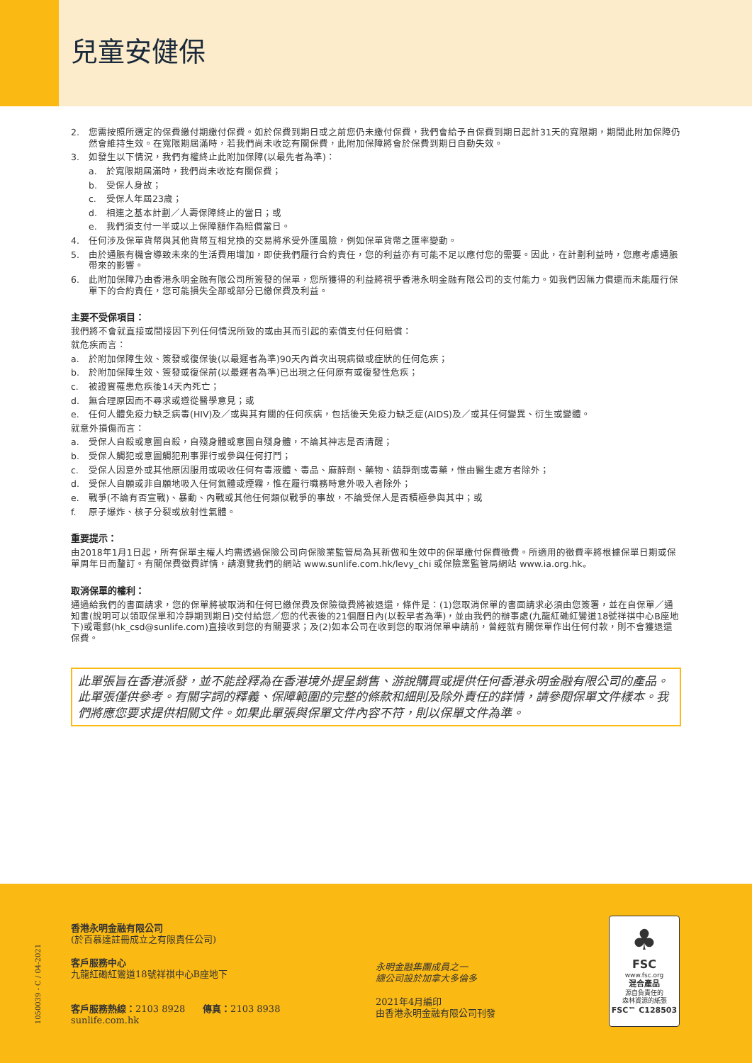兒童安健保
2. 您需按照所選定的保費繳付期繳付保費。如於保費到期日或之前您仍未繳付保費，我們會給予自保費到期日起計31天的寬限期，期間此附加保障仍然會維持生效。在寬限期屆滿時，若我們尚未收訖有關保費，此附加保障將會於保費到期日自動失效。
3. 如發生以下情況，我們有權終止此附加保障(以最先者為準)：
a. 於寬限期屆滿時，我們尚未收訖有關保費；
b. 受保人身故；
c. 受保人年屆23歲；
d. 相連之基本計劃／人壽保障終止的當日；或
e. 我們須支付一半或以上保障額作為賠償當日。
4. 任何涉及保單貨幣與其他貨幣互相兌換的交易將承受外匯風險，例如保單貨幣之匯率變動。
5. 由於通脹有機會導致未來的生活費用增加，即使我們履行合約責任，您的利益亦有可能不足以應付您的需要。因此，在計劃利益時，您應考慮通脹帶來的影響。
6. 此附加保障乃由香港永明金融有限公司所簽發的保單，您所獲得的利益將視乎香港永明金融有限公司的支付能力。如我們因無力償還而未能履行保單下的合約責任，您可能損失全部或部分已繳保費及利益。
主要不受保項目：
我們將不會就直接或間接因下列任何情況所致的或由其而引起的索償支付任何賠償：
就危疾而言：
a. 於附加保障生效、簽發或復保後(以最遲者為準)90天內首次出現病徵或症狀的任何危疾；
b. 於附加保障生效、簽發或復保前(以最遲者為準)已出現之任何原有或復發性危疾；
c. 被證實罹患危疾後14天內死亡；
d. 無合理原因而不尋求或遵從醫學意見；或
e. 任何人體免疫力缺乏病毒(HIV)及／或與其有關的任何疾病，包括後天免疫力缺乏症(AIDS)及／或其任何變異、衍生或變體。
就意外損傷而言：
a. 受保人自殺或意圖自殺，自殘身體或意圖自殘身體，不論其神志是否清醒；
b. 受保人觸犯或意圖觸犯刑事罪行或參與任何打鬥；
c. 受保人因意外或其他原因服用或吸收任何有毒液體、毒品、麻醉劑、藥物、鎮靜劑或毒藥，惟由醫生處方者除外；
d. 受保人自願或非自願地吸入任何氣體或煙霧，惟在履行職務時意外吸入者除外；
e. 戰爭(不論有否宣戰)、暴動、內戰或其他任何類似戰爭的事故，不論受保人是否積極參與其中；或
f. 原子爆炸、核子分裂或放射性氣體。
重要提示：
由2018年1月1日起，所有保單主權人均需透過保險公司向保險業監管局為其新做和生效中的保單繳付保費徵費。所適用的徵費率將根據保單日期或保單周年日而釐訂。有關保費徵費詳情，請瀏覽我們的網站 www.sunlife.com.hk/levy_chi 或保險業監管局網站 www.ia.org.hk。
取消保單的權利：
通過給我們的書面請求，您的保單將被取消和任何已繳保費及保險徵費將被退還，條件是：(1)您取消保單的書面請求必須由您簽署，並在自保單／通知書(說明可以領取保單和冷靜期到期日)交付給您／您的代表後的21個曆日內(以較早者為準)，並由我們的辦事處(九龍紅磡紅鸞道18號祥祺中心B座地下)或電郵(hk_csd@sunlife.com)直接收到您的有關要求；及(2)如本公司在收到您的取消保單申請前，曾經就有關保單作出任何付款，則不會獲退還保費。
此單張旨在香港派發，並不能詮釋為在香港境外提呈銷售、游說購買或提供任何香港永明金融有限公司的產品。此單張僅供參考。有關字詞的釋義、保障範圍的完整的條款和細則及除外責任的詳情，請參閱保單文件樣本。我們將應您要求提供相關文件。如果此單張與保單文件內容不符，則以保單文件為準。
1050039 - C / 04-2021
香港永明金融有限公司
(於百慕達註冊成立之有限責任公司)
客戶服務中心
九龍紅磡紅鸞道18號祥祺中心B座地下
客戶服務熱線：2103 8928 傳真：2103 8938
sunlife.com.hk
永明金融集團成員之一
總公司設於加拿大多倫多
2021年4月編印
由香港永明金融有限公司刊發
♣
FSC
www.fsc.org
混合產品
源自負責任的
森林資源的紙張
FSC™ C128503